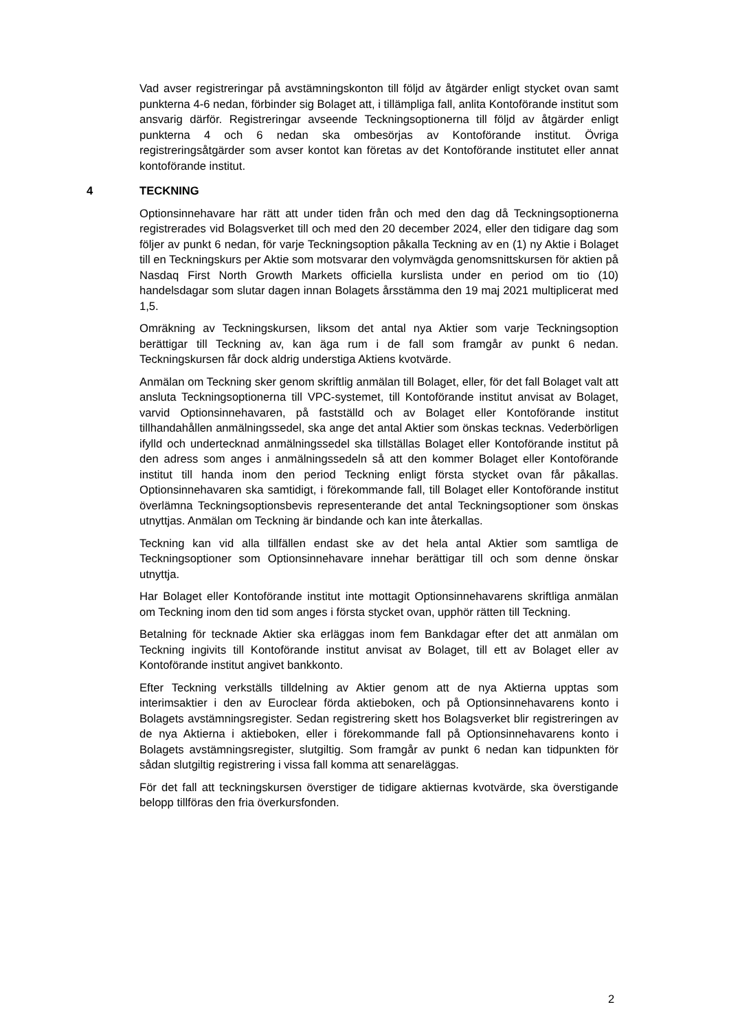Vad avser registreringar på avstämningskonton till följd av åtgärder enligt stycket ovan samt punkterna 4-6 nedan, förbinder sig Bolaget att, i tillämpliga fall, anlita Kontoförande institut som ansvarig därför. Registreringar avseende Teckningsoptionerna till följd av åtgärder enligt punkterna 4 och 6 nedan ska ombesörjas av Kontoförande institut. Övriga registreringsåtgärder som avser kontot kan företas av det Kontoförande institutet eller annat kontoförande institut.
4 TECKNING
Optionsinnehavare har rätt att under tiden från och med den dag då Teckningsoptionerna registrerades vid Bolagsverket till och med den 20 december 2024, eller den tidigare dag som följer av punkt 6 nedan, för varje Teckningsoption påkalla Teckning av en (1) ny Aktie i Bolaget till en Teckningskurs per Aktie som motsvarar den volymvägda genomsnittskursen för aktien på Nasdaq First North Growth Markets officiella kurslista under en period om tio (10) handelsdagar som slutar dagen innan Bolagets årsstämma den 19 maj 2021 multiplicerat med 1,5.
Omräkning av Teckningskursen, liksom det antal nya Aktier som varje Teckningsoption berättigar till Teckning av, kan äga rum i de fall som framgår av punkt 6 nedan. Teckningskursen får dock aldrig understiga Aktiens kvotvärde.
Anmälan om Teckning sker genom skriftlig anmälan till Bolaget, eller, för det fall Bolaget valt att ansluta Teckningsoptionerna till VPC-systemet, till Kontoförande institut anvisat av Bolaget, varvid Optionsinnehavaren, på fastställd och av Bolaget eller Kontoförande institut tillhandahållen anmälningssedel, ska ange det antal Aktier som önskas tecknas. Vederbörligen ifylld och undertecknad anmälningssedel ska tillställas Bolaget eller Kontoförande institut på den adress som anges i anmälningssedeln så att den kommer Bolaget eller Kontoförande institut till handa inom den period Teckning enligt första stycket ovan får påkallas. Optionsinnehavaren ska samtidigt, i förekommande fall, till Bolaget eller Kontoförande institut överlämna Teckningsoptionsbevis representerande det antal Teckningsoptioner som önskas utnyttjas. Anmälan om Teckning är bindande och kan inte återkallas.
Teckning kan vid alla tillfällen endast ske av det hela antal Aktier som samtliga de Teckningsoptioner som Optionsinnehavare innehar berättigar till och som denne önskar utnyttja.
Har Bolaget eller Kontoförande institut inte mottagit Optionsinnehavarens skriftliga anmälan om Teckning inom den tid som anges i första stycket ovan, upphör rätten till Teckning.
Betalning för tecknade Aktier ska erläggas inom fem Bankdagar efter det att anmälan om Teckning ingivits till Kontoförande institut anvisat av Bolaget, till ett av Bolaget eller av Kontoförande institut angivet bankkonto.
Efter Teckning verkställs tilldelning av Aktier genom att de nya Aktierna upptas som interimsaktier i den av Euroclear förda aktieboken, och på Optionsinnehavarens konto i Bolagets avstämningsregister. Sedan registrering skett hos Bolagsverket blir registreringen av de nya Aktierna i aktieboken, eller i förekommande fall på Optionsinnehavarens konto i Bolagets avstämningsregister, slutgiltig. Som framgår av punkt 6 nedan kan tidpunkten för sådan slutgiltig registrering i vissa fall komma att senareläggas.
För det fall att teckningskursen överstiger de tidigare aktiernas kvotvärde, ska överstigande belopp tillföras den fria överkursfonden.
2